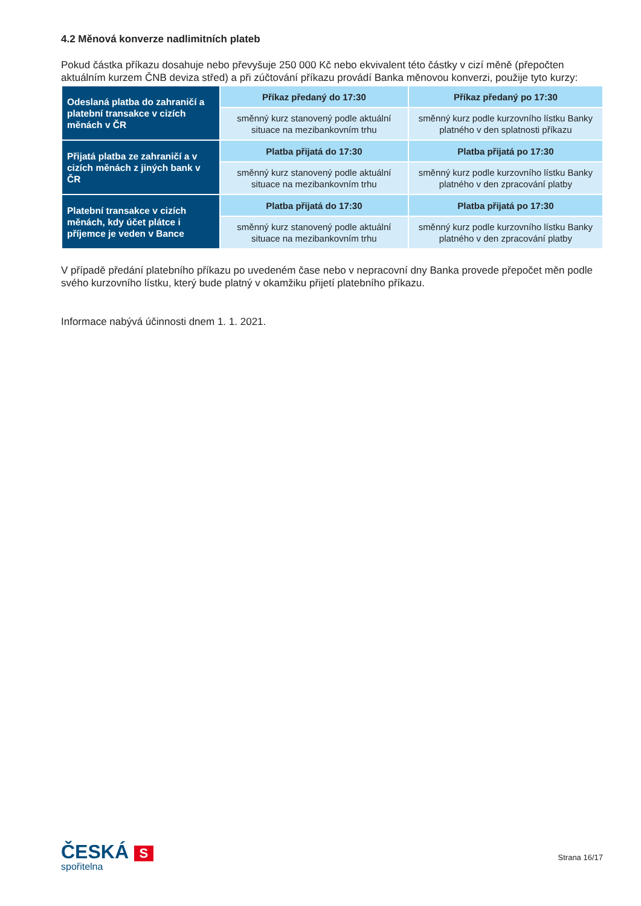4.2 Měnová konverze nadlimitních plateb
Pokud částka příkazu dosahuje nebo převyšuje 250 000 Kč nebo ekvivalent této částky v cizí měně (přepočten aktuálním kurzem ČNB deviza střed) a při zúčtování příkazu provádí Banka měnovou konverzi, použije tyto kurzy:
| Odeslaná platba do zahraničí a platební transakce v cizích měnách v ČR | Příkaz předaný do 17:30 | Příkaz předaný po 17:30 |
| | směnný kurz stanovený podle aktuální situace na mezibankovním trhu | směnný kurz podle kurzovního lístku Banky platného v den splatnosti příkazu |
| Přijatá platba ze zahraničí a v cizích měnách z jiných bank v ČR | Platba přijatá do 17:30 | Platba přijatá po 17:30 |
| | směnný kurz stanovený podle aktuální situace na mezibankovním trhu | směnný kurz podle kurzovního lístku Banky platného v den zpracování platby |
| Platební transakce v cizích měnách, kdy účet plátce i příjemce je veden v Bance | Platba přijatá do 17:30 | Platba přijatá po 17:30 |
| | směnný kurz stanovený podle aktuální situace na mezibankovním trhu | směnný kurz podle kurzovního lístku Banky platného v den zpracování platby |
V případě předání platebního příkazu po uvedeném čase nebo v nepracovní dny Banka provede přepočet měn podle svého kurzovního lístku, který bude platný v okamžiku přijetí platebního příkazu.
Informace nabývá účinnosti dnem 1. 1. 2021.
ČESKÁ S
spořitelna
Strana 16/17